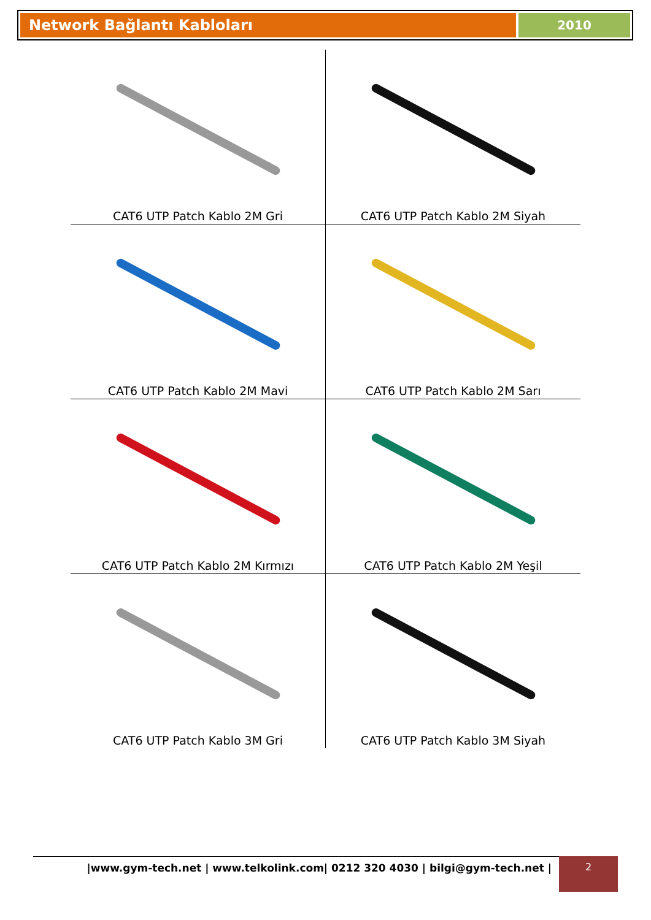Network Bağlantı Kabloları
2010
| CAT6 UTP Patch Kablo 2M Gri | CAT6 UTP Patch Kablo 2M Siyah |
| CAT6 UTP Patch Kablo 2M Mavi | CAT6 UTP Patch Kablo 2M Sarı |
| CAT6 UTP Patch Kablo 2M Kırmızı | CAT6 UTP Patch Kablo 2M Yeşil |
| CAT6 UTP Patch Kablo 3M Gri | CAT6 UTP Patch Kablo 3M Siyah |
|www.gym-tech.net | www.telkolink.com| 0212 320 4030 | bilgi@gym-tech.net | 2